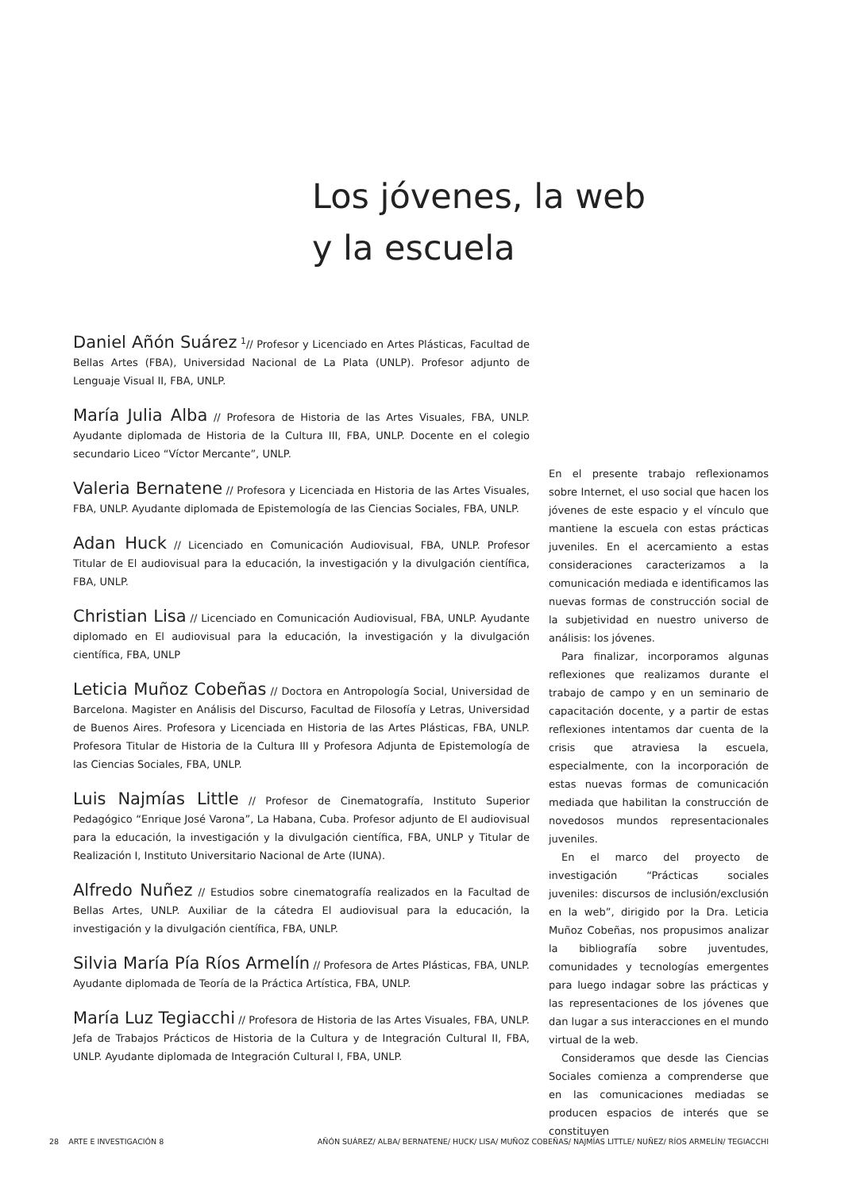Los jóvenes, la web
y la escuela
Daniel Añón Suárez <sup>1</sup>// Profesor y Licenciado en Artes Plásticas, Facultad de Bellas Artes (FBA), Universidad Nacional de La Plata (UNLP). Profesor adjunto de Lenguaje Visual II, FBA, UNLP.
María Julia Alba // Profesora de Historia de las Artes Visuales, FBA, UNLP. Ayudante diplomada de Historia de la Cultura III, FBA, UNLP. Docente en el colegio secundario Liceo “Víctor Mercante”, UNLP.
Valeria Bernatene // Profesora y Licenciada en Historia de las Artes Visuales, FBA, UNLP. Ayudante diplomada de Epistemología de las Ciencias Sociales, FBA, UNLP.
Adan Huck // Licenciado en Comunicación Audiovisual, FBA, UNLP. Profesor Titular de El audiovisual para la educación, la investigación y la divulgación científica, FBA, UNLP.
Christian Lisa // Licenciado en Comunicación Audiovisual, FBA, UNLP. Ayudante diplomado en El audiovisual para la educación, la investigación y la divulgación científica, FBA, UNLP
Leticia Muñoz Cobeñas // Doctora en Antropología Social, Universidad de Barcelona. Magister en Análisis del Discurso, Facultad de Filosofía y Letras, Universidad de Buenos Aires. Profesora y Licenciada en Historia de las Artes Plásticas, FBA, UNLP. Profesora Titular de Historia de la Cultura III y Profesora Adjunta de Epistemología de las Ciencias Sociales, FBA, UNLP.
Luis Najmías Little // Profesor de Cinematografía, Instituto Superior Pedagógico “Enrique José Varona”, La Habana, Cuba. Profesor adjunto de El audiovisual para la educación, la investigación y la divulgación científica, FBA, UNLP y Titular de Realización I, Instituto Universitario Nacional de Arte (IUNA).
Alfredo Nuñez // Estudios sobre cinematografía realizados en la Facultad de Bellas Artes, UNLP. Auxiliar de la cátedra El audiovisual para la educación, la investigación y la divulgación científica, FBA, UNLP.
Silvia María Pía Ríos Armelín // Profesora de Artes Plásticas, FBA, UNLP. Ayudante diplomada de Teoría de la Práctica Artística, FBA, UNLP.
María Luz Tegiacchi // Profesora de Historia de las Artes Visuales, FBA, UNLP. Jefa de Trabajos Prácticos de Historia de la Cultura y de Integración Cultural II, FBA, UNLP. Ayudante diplomada de Integración Cultural I, FBA, UNLP.
En el presente trabajo reflexionamos sobre Internet, el uso social que hacen los jóvenes de este espacio y el vínculo que mantiene la escuela con estas prácticas juveniles. En el acercamiento a estas consideraciones caracterizamos a la comunicación mediada e identificamos las nuevas formas de construcción social de la subjetividad en nuestro universo de análisis: los jóvenes.
Para finalizar, incorporamos algunas reflexiones que realizamos durante el trabajo de campo y en un seminario de capacitación docente, y a partir de estas reflexiones intentamos dar cuenta de la crisis que atraviesa la escuela, especialmente, con la incorporación de estas nuevas formas de comunicación mediada que habilitan la construcción de novedosos mundos representacionales juveniles.
En el marco del proyecto de investigación “Prácticas sociales juveniles: discursos de inclusión/exclusión en la web”, dirigido por la Dra. Leticia Muñoz Cobeñas, nos propusimos analizar la bibliografía sobre juventudes, comunidades y tecnologías emergentes para luego indagar sobre las prácticas y las representaciones de los jóvenes que dan lugar a sus interacciones en el mundo virtual de la web.
Consideramos que desde las Ciencias Sociales comienza a comprenderse que en las comunicaciones mediadas se producen espacios de interés que se constituyen
28 ARTE E INVESTIGACIÓN 8 AÑÓN SUÁREZ/ ALBA/ BERNATENE/ HUCK/ LISA/ MUÑOZ COBEÑAS/ NAJMÍAS LITTLE/ NUÑEZ/ RÍOS ARMELÍN/ TEGIACCHI